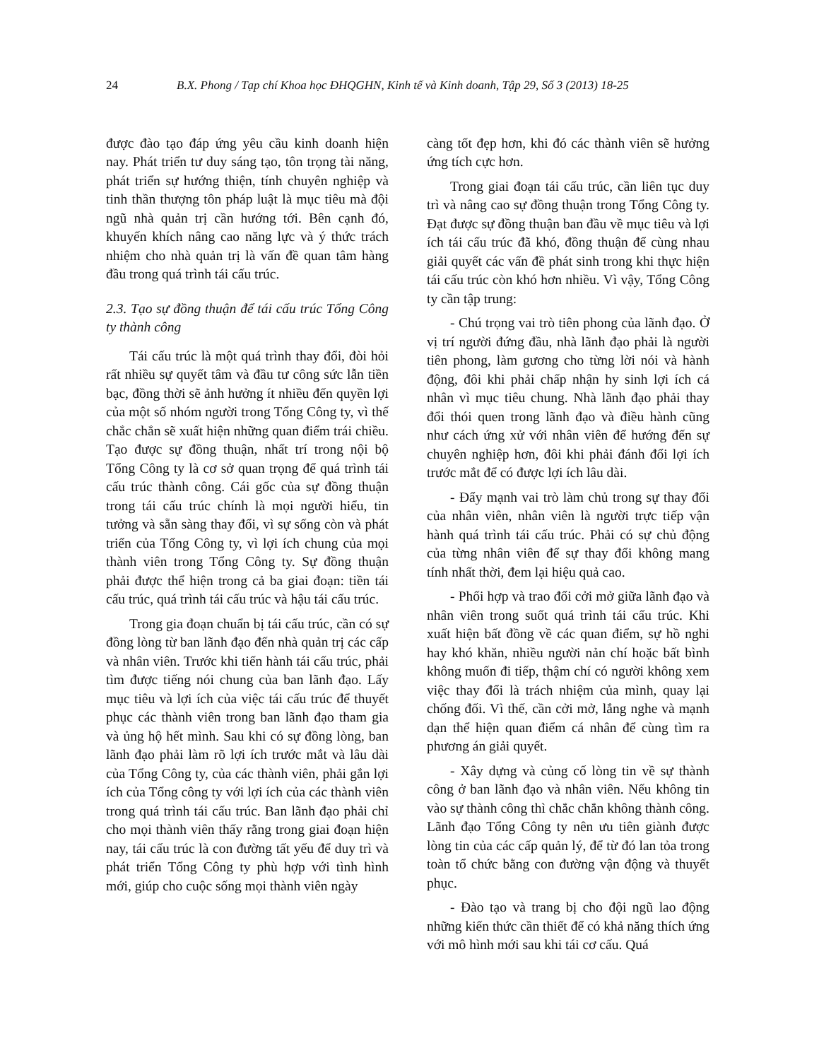24 B.X. Phong / Tạp chí Khoa học ĐHQGHN, Kinh tế và Kinh doanh, Tập 29, Số 3 (2013) 18-25
được đào tạo đáp ứng yêu cầu kinh doanh hiện nay. Phát triển tư duy sáng tạo, tôn trọng tài năng, phát triển sự hướng thiện, tính chuyên nghiệp và tinh thần thượng tôn pháp luật là mục tiêu mà đội ngũ nhà quản trị cần hướng tới. Bên cạnh đó, khuyến khích nâng cao năng lực và ý thức trách nhiệm cho nhà quản trị là vấn đề quan tâm hàng đầu trong quá trình tái cấu trúc.
2.3. Tạo sự đồng thuận để tái cấu trúc Tổng Công ty thành công
Tái cấu trúc là một quá trình thay đổi, đòi hỏi rất nhiều sự quyết tâm và đầu tư công sức lẫn tiền bạc, đồng thời sẽ ảnh hưởng ít nhiều đến quyền lợi của một số nhóm người trong Tổng Công ty, vì thế chắc chắn sẽ xuất hiện những quan điểm trái chiều. Tạo được sự đồng thuận, nhất trí trong nội bộ Tổng Công ty là cơ sở quan trọng để quá trình tái cấu trúc thành công. Cái gốc của sự đồng thuận trong tái cấu trúc chính là mọi người hiểu, tin tưởng và sẵn sàng thay đổi, vì sự sống còn và phát triển của Tổng Công ty, vì lợi ích chung của mọi thành viên trong Tổng Công ty. Sự đồng thuận phải được thể hiện trong cả ba giai đoạn: tiền tái cấu trúc, quá trình tái cấu trúc và hậu tái cấu trúc.
Trong gia đoạn chuẩn bị tái cấu trúc, cần có sự đồng lòng từ ban lãnh đạo đến nhà quản trị các cấp và nhân viên. Trước khi tiến hành tái cấu trúc, phải tìm được tiếng nói chung của ban lãnh đạo. Lấy mục tiêu và lợi ích của việc tái cấu trúc để thuyết phục các thành viên trong ban lãnh đạo tham gia và ủng hộ hết mình. Sau khi có sự đồng lòng, ban lãnh đạo phải làm rõ lợi ích trước mắt và lâu dài của Tổng Công ty, của các thành viên, phải gắn lợi ích của Tổng công ty với lợi ích của các thành viên trong quá trình tái cấu trúc. Ban lãnh đạo phải chỉ cho mọi thành viên thấy rằng trong giai đoạn hiện nay, tái cấu trúc là con đường tất yếu để duy trì và phát triển Tổng Công ty phù hợp với tình hình mới, giúp cho cuộc sống mọi thành viên ngày
càng tốt đẹp hơn, khi đó các thành viên sẽ hưởng ứng tích cực hơn.
Trong giai đoạn tái cấu trúc, cần liên tục duy trì và nâng cao sự đồng thuận trong Tổng Công ty. Đạt được sự đồng thuận ban đầu về mục tiêu và lợi ích tái cấu trúc đã khó, đồng thuận để cùng nhau giải quyết các vấn đề phát sinh trong khi thực hiện tái cấu trúc còn khó hơn nhiều. Vì vậy, Tổng Công ty cần tập trung:
- Chú trọng vai trò tiên phong của lãnh đạo. Ở vị trí người đứng đầu, nhà lãnh đạo phải là người tiên phong, làm gương cho từng lời nói và hành động, đôi khi phải chấp nhận hy sinh lợi ích cá nhân vì mục tiêu chung. Nhà lãnh đạo phải thay đổi thói quen trong lãnh đạo và điều hành cũng như cách ứng xử với nhân viên để hướng đến sự chuyên nghiệp hơn, đôi khi phải đánh đổi lợi ích trước mắt để có được lợi ích lâu dài.
- Đẩy mạnh vai trò làm chủ trong sự thay đổi của nhân viên, nhân viên là người trực tiếp vận hành quá trình tái cấu trúc. Phải có sự chủ động của từng nhân viên để sự thay đổi không mang tính nhất thời, đem lại hiệu quả cao.
- Phối hợp và trao đổi cởi mở giữa lãnh đạo và nhân viên trong suốt quá trình tái cấu trúc. Khi xuất hiện bất đồng về các quan điểm, sự hồ nghi hay khó khăn, nhiều người nản chí hoặc bất bình không muốn đi tiếp, thậm chí có người không xem việc thay đổi là trách nhiệm của mình, quay lại chống đối. Vì thế, cần cởi mở, lắng nghe và mạnh dạn thể hiện quan điểm cá nhân để cùng tìm ra phương án giải quyết.
- Xây dựng và củng cố lòng tin về sự thành công ở ban lãnh đạo và nhân viên. Nếu không tin vào sự thành công thì chắc chắn không thành công. Lãnh đạo Tổng Công ty nên ưu tiên giành được lòng tin của các cấp quản lý, để từ đó lan tỏa trong toàn tổ chức bằng con đường vận động và thuyết phục.
- Đào tạo và trang bị cho đội ngũ lao động những kiến thức cần thiết để có khả năng thích ứng với mô hình mới sau khi tái cơ cấu. Quá